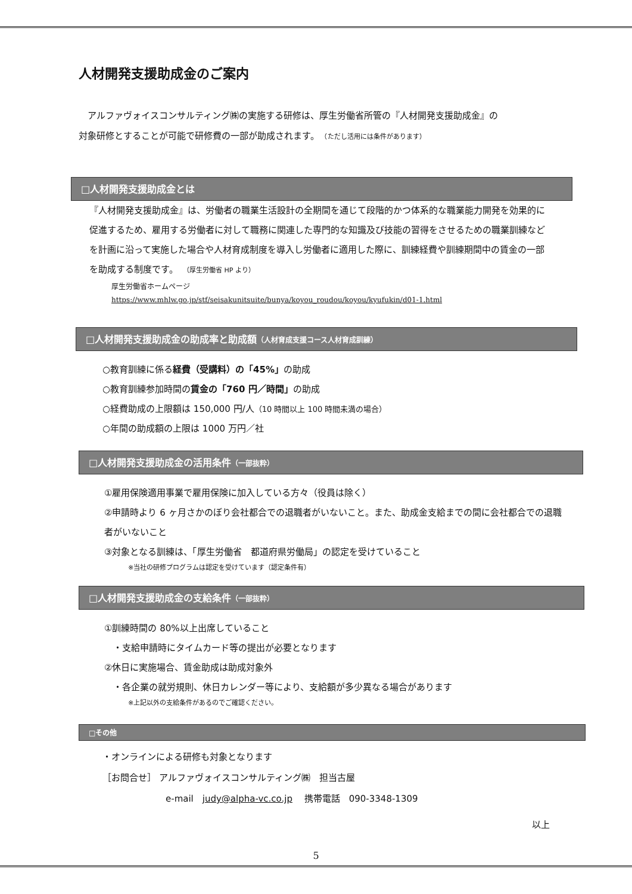人材開発支援助成金のご案内
　アルファヴォイスコンサルティング㈱の実施する研修は、厚生労働省所管の『人材開発支援助成金』の
対象研修とすることが可能で研修費の一部が助成されます。　（ただし活用には条件があります）
□人材開発支援助成金とは
『人材開発支援助成金』は、労働者の職業生活設計の全期間を通じて段階的かつ体系的な職業能力開発を効果的に促進するため、雇用する労働者に対して職務に関連した専門的な知識及び技能の習得をさせるための職業訓練などを計画に沿って実施した場合や人材育成制度を導入し労働者に適用した際に、訓練経費や訓練期間中の賃金の一部を助成する制度です。　（厚生労働省 HP より）
厚生労働省ホームページ
https://www.mhlw.go.jp/stf/seisakunitsuite/bunya/koyou_roudou/koyou/kyufukin/d01-1.html
□人材開発支援助成金の助成率と助成額（人材育成支援コース人材育成訓練）
○教育訓練に係る経費（受講料）の「45%」の助成
○教育訓練参加時間の賃金の「760 円／時間」の助成
○経費助成の上限額は 150,000 円/人（10 時間以上 100 時間未満の場合）
○年間の助成額の上限は 1000 万円／社
□人材開発支援助成金の活用条件（一部抜粋）
①雇用保険適用事業で雇用保険に加入している方々（役員は除く）
②申請時より 6 ヶ月さかのぼり会社都合での退職者がいないこと。また、助成金支給までの間に会社都合での退職者がいないこと
③対象となる訓練は、「厚生労働省　都道府県労働局」の認定を受けていること
※当社の研修プログラムは認定を受けています（認定条件有）
□人材開発支援助成金の支給条件（一部抜粋）
①訓練時間の 80%以上出席していること
　・支給申請時にタイムカード等の提出が必要となります
②休日に実施場合、賃金助成は助成対象外
　・各企業の就労規則、休日カレンダー等により、支給額が多少異なる場合があります
※上記以外の支給条件があるのでご確認ください。
□その他
・オンラインによる研修も対象となります
［お問合せ］ アルファヴォイスコンサルティング㈱　担当古屋
e-mail　judy@alpha-vc.co.jp　 携帯電話　090-3348-1309
以上
5